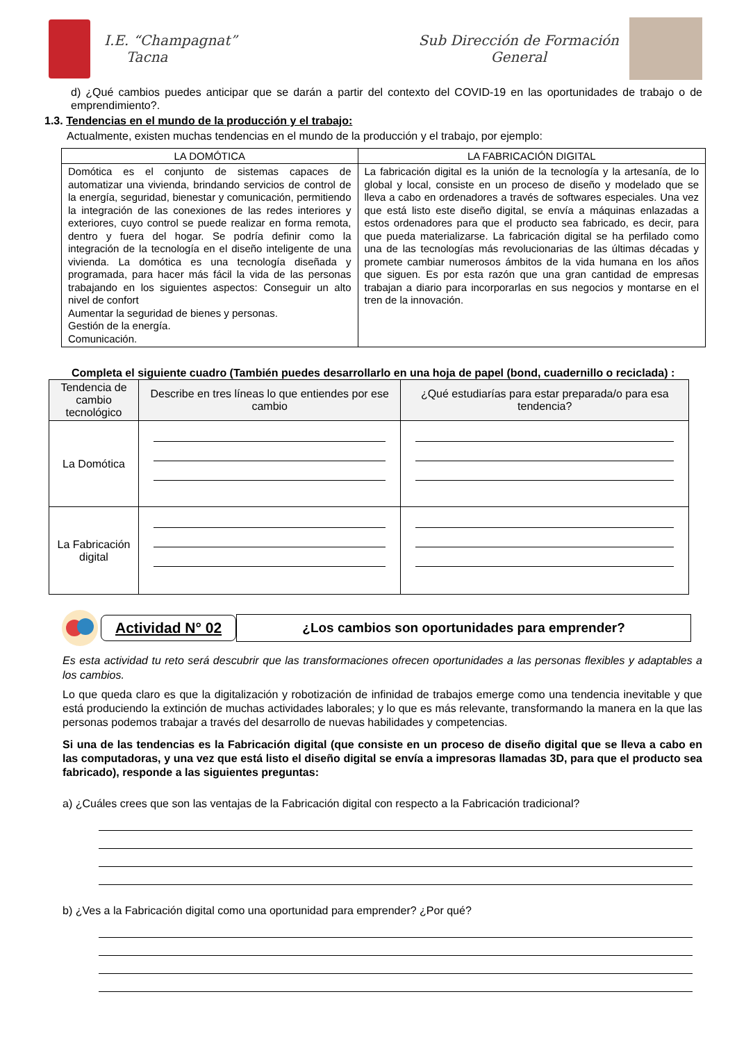I.E. “Champagnat”
Tacna
Sub Dirección de Formación
General
d) ¿Qué cambios puedes anticipar que se darán a partir del contexto del COVID-19 en las oportunidades de trabajo o de emprendimiento?.
1.3. Tendencias en el mundo de la producción y el trabajo:
Actualmente, existen muchas tendencias en el mundo de la producción y el trabajo, por ejemplo:
| LA DOMÓTICA | LA FABRICACIÓN DIGITAL |
| --- | --- |
| Domótica es el conjunto de sistemas capaces de automatizar una vivienda, brindando servicios de control de la energía, seguridad, bienestar y comunicación, permitiendo la integración de las conexiones de las redes interiores y exteriores, cuyo control se puede realizar en forma remota, dentro y fuera del hogar. Se podría definir como la integración de la tecnología en el diseño inteligente de una vivienda. La domótica es una tecnología diseñada y programada, para hacer más fácil la vida de las personas trabajando en los siguientes aspectos: Conseguir un alto nivel de confort Aumentar la seguridad de bienes y personas. Gestión de la energía. Comunicación. | La fabricación digital es la unión de la tecnología y la artesanía, de lo global y local, consiste en un proceso de diseño y modelado que se lleva a cabo en ordenadores a través de softwares especiales. Una vez que está listo este diseño digital, se envía a máquinas enlazadas a estos ordenadores para que el producto sea fabricado, es decir, para que pueda materializarse. La fabricación digital se ha perfilado como una de las tecnologías más revolucionarias de las últimas décadas y promete cambiar numerosos ámbitos de la vida humana en los años que siguen. Es por esta razón que una gran cantidad de empresas trabajan a diario para incorporarlas en sus negocios y montarse en el tren de la innovación. |
Completa el siguiente cuadro (También puedes desarrollarlo en una hoja de papel (bond, cuadernillo o reciclada) :
| Tendencia de cambio tecnológico | Describe en tres líneas lo que entiendes por ese cambio | ¿Qué estudiarías para estar preparada/o para esa tendencia? |
| --- | --- | --- |
| La Domótica | | |
| La Fabricación digital | | |
Actividad N° 02
¿Los cambios son oportunidades para emprender?
Es esta actividad tu reto será descubrir que las transformaciones ofrecen oportunidades a las personas flexibles y adaptables a los cambios.
Lo que queda claro es que la digitalización y robotización de infinidad de trabajos emerge como una tendencia inevitable y que está produciendo la extinción de muchas actividades laborales; y lo que es más relevante, transformando la manera en la que las personas podemos trabajar a través del desarrollo de nuevas habilidades y competencias.
Si una de las tendencias es la Fabricación digital (que consiste en un proceso de diseño digital que se lleva a cabo en las computadoras, y una vez que está listo el diseño digital se envía a impresoras llamadas 3D, para que el producto sea fabricado), responde a las siguientes preguntas:
a) ¿Cuáles crees que son las ventajas de la Fabricación digital con respecto a la Fabricación tradicional?
b) ¿Ves a la Fabricación digital como una oportunidad para emprender? ¿Por qué?